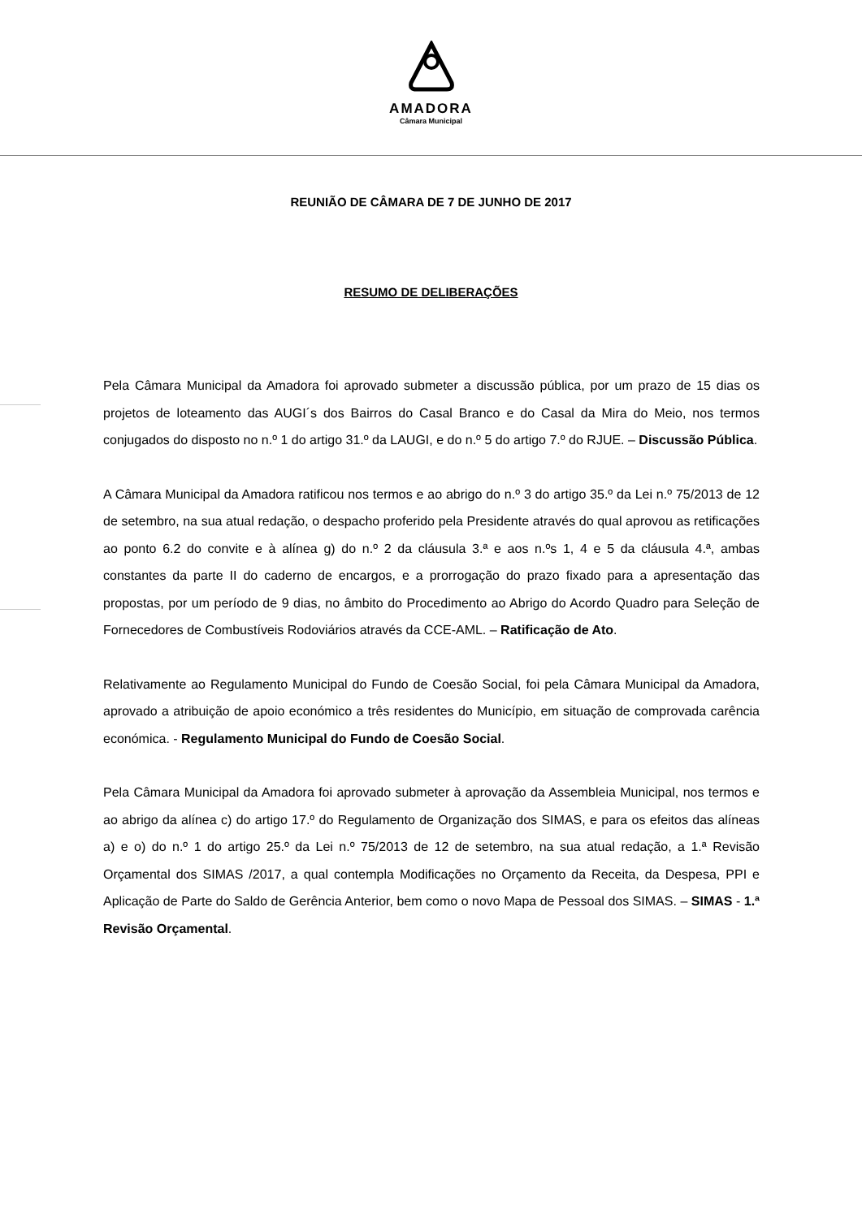AMADORA
Câmara Municipal
REUNIÃO DE CÂMARA DE 7 DE JUNHO DE 2017
RESUMO DE DELIBERAÇÕES
Pela Câmara Municipal da Amadora foi aprovado submeter a discussão pública, por um prazo de 15 dias os projetos de loteamento das AUGI´s dos Bairros do Casal Branco e do Casal da Mira do Meio, nos termos conjugados do disposto no n.º 1 do artigo 31.º da LAUGI, e do n.º 5 do artigo 7.º do RJUE. – Discussão Pública.
A Câmara Municipal da Amadora ratificou nos termos e ao abrigo do n.º 3 do artigo 35.º da Lei n.º 75/2013 de 12 de setembro, na sua atual redação, o despacho proferido pela Presidente através do qual aprovou as retificações ao ponto 6.2 do convite e à alínea g) do n.º 2 da cláusula 3.ª e aos n.ºs 1, 4 e 5 da cláusula 4.ª, ambas constantes da parte II do caderno de encargos, e a prorrogação do prazo fixado para a apresentação das propostas, por um período de 9 dias, no âmbito do Procedimento ao Abrigo do Acordo Quadro para Seleção de Fornecedores de Combustíveis Rodoviários através da CCE-AML. – Ratificação de Ato.
Relativamente ao Regulamento Municipal do Fundo de Coesão Social, foi pela Câmara Municipal da Amadora, aprovado a atribuição de apoio económico a três residentes do Município, em situação de comprovada carência económica. - Regulamento Municipal do Fundo de Coesão Social.
Pela Câmara Municipal da Amadora foi aprovado submeter à aprovação da Assembleia Municipal, nos termos e ao abrigo da alínea c) do artigo 17.º do Regulamento de Organização dos SIMAS, e para os efeitos das alíneas a) e o) do n.º 1 do artigo 25.º da Lei n.º 75/2013 de 12 de setembro, na sua atual redação, a 1.ª Revisão Orçamental dos SIMAS /2017, a qual contempla Modificações no Orçamento da Receita, da Despesa, PPI e Aplicação de Parte do Saldo de Gerência Anterior, bem como o novo Mapa de Pessoal dos SIMAS. – SIMAS - 1.ª Revisão Orçamental.